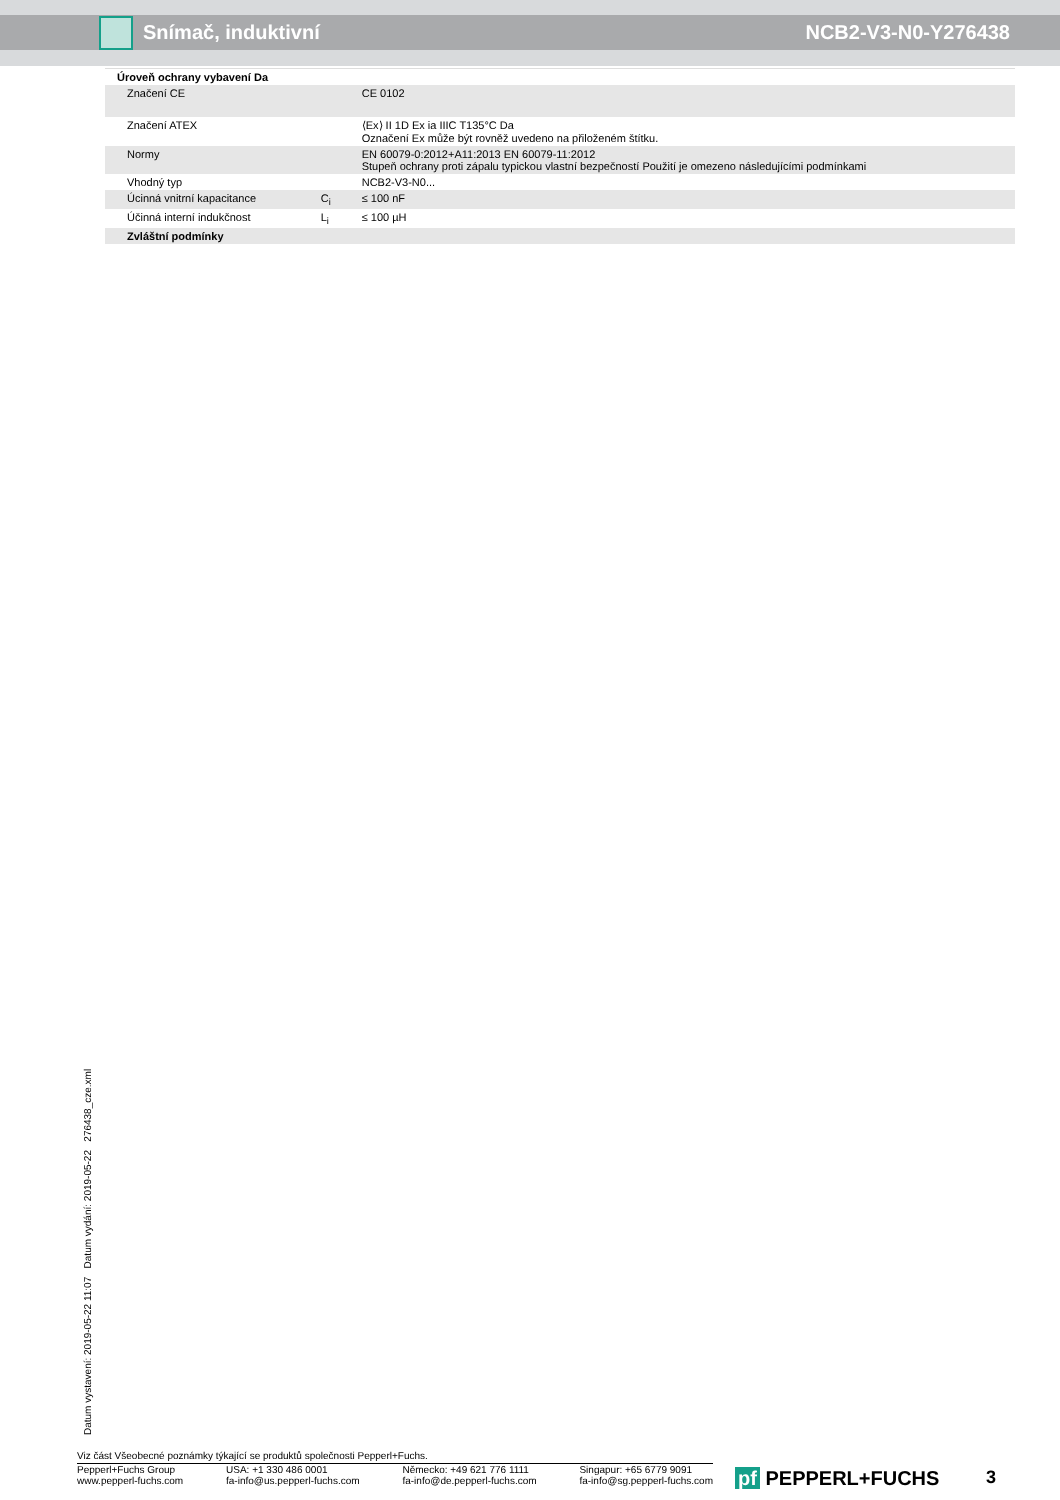Snímač, induktivní NCB2-V3-N0-Y276438
| Úroveň ochrany vybavení Da | | |
| Značení CE | | CE 0102 |
| Značení ATEX | | ⟨Ex⟩ II 1D Ex ia IIIC T135°C Da Označení Ex může být rovněž uvedeno na přiloženém štítku. |
| Normy | | EN 60079-0:2012+A11:2013 EN 60079-11:2012 Stupeň ochrany proti zápalu typickou vlastní bezpečností Použití je omezeno následujícími podmínkami |
| Vhodný typ | | NCB2-V3-N0... |
| Úcinná vnitrní kapacitance | C<sub>i</sub> | ≤ 100 nF |
| Účinná interní indukčnost | L<sub>i</sub> | ≤ 100 µH |
| Zvláštní podmínky | | |
Datum vystavení: 2019-05-22 11:07 Datum vydání: 2019-05-22 276438_cze.xml
Viz část Všeobecné poznámky týkající se produktů společnosti Pepperl+Fuchs.
Pepperl+Fuchs Group
www.pepperl-fuchs.com
USA: +1 330 486 0001
fa-info@us.pepperl-fuchs.com
Německo: +49 621 776 1111
fa-info@de.pepperl-fuchs.com
Singapur: +65 6779 9091
fa-info@sg.pepperl-fuchs.com
pf PEPPERL+FUCHS 3